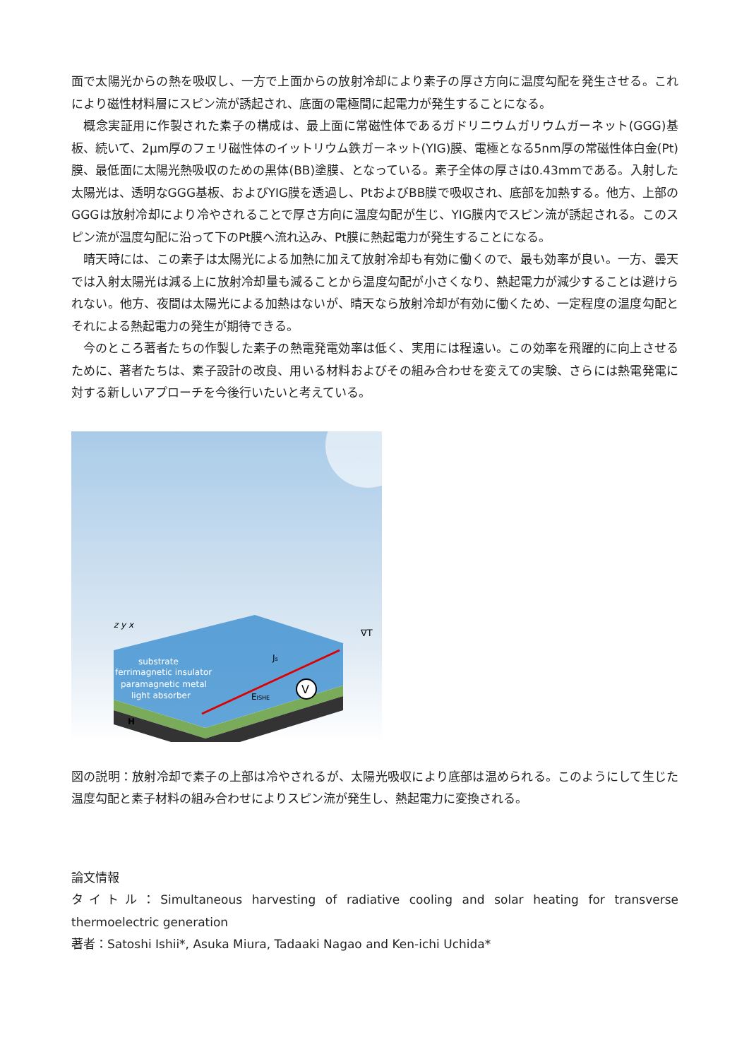面で太陽光からの熱を吸収し、一方で上面からの放射冷却により素子の厚さ方向に温度勾配を発生させる。これにより磁性材料層にスピン流が誘起され、底面の電極間に起電力が発生することになる。
概念実証用に作製された素子の構成は、最上面に常磁性体であるガドリニウムガリウムガーネット(GGG)基板、続いて、2μm厚のフェリ磁性体のイットリウム鉄ガーネット(YIG)膜、電極となる5nm厚の常磁性体白金(Pt)膜、最低面に太陽光熱吸収のための黒体(BB)塗膜、となっている。素子全体の厚さは0.43mmである。入射した太陽光は、透明なGGG基板、およびYIG膜を透過し、PtおよびBB膜で吸収され、底部を加熱する。他方、上部のGGGは放射冷却により冷やされることで厚さ方向に温度勾配が生じ、YIG膜内でスピン流が誘起される。このスピン流が温度勾配に沿って下のPt膜へ流れ込み、Pt膜に熱起電力が発生することになる。
晴天時には、この素子は太陽光による加熱に加えて放射冷却も有効に働くので、最も効率が良い。一方、曇天では入射太陽光は減る上に放射冷却量も減ることから温度勾配が小さくなり、熱起電力が減少することは避けられない。他方、夜間は太陽光による加熱はないが、晴天なら放射冷却が有効に働くため、一定程度の温度勾配とそれによる熱起電力の発生が期待できる。
今のところ著者たちの作製した素子の熱電発電効率は低く、実用には程遠い。この効率を飛躍的に向上させるために、著者たちは、素子設計の改良、用いる材料およびその組み合わせを変えての実験、さらには熱電発電に対する新しいアプローチを今後行いたいと考えている。
V
z y x
∇T
Js
EISHE
substrate
ferrimagnetic insulator
paramagnetic metal
light absorber
H
図の説明：放射冷却で素子の上部は冷やされるが、太陽光吸収により底部は温められる。このようにして生じた温度勾配と素子材料の組み合わせによりスピン流が発生し、熱起電力に変換される。
論文情報
タイトル：Simultaneous harvesting of radiative cooling and solar heating for transverse thermoelectric generation
著者：Satoshi Ishii*, Asuka Miura, Tadaaki Nagao and Ken-ichi Uchida*